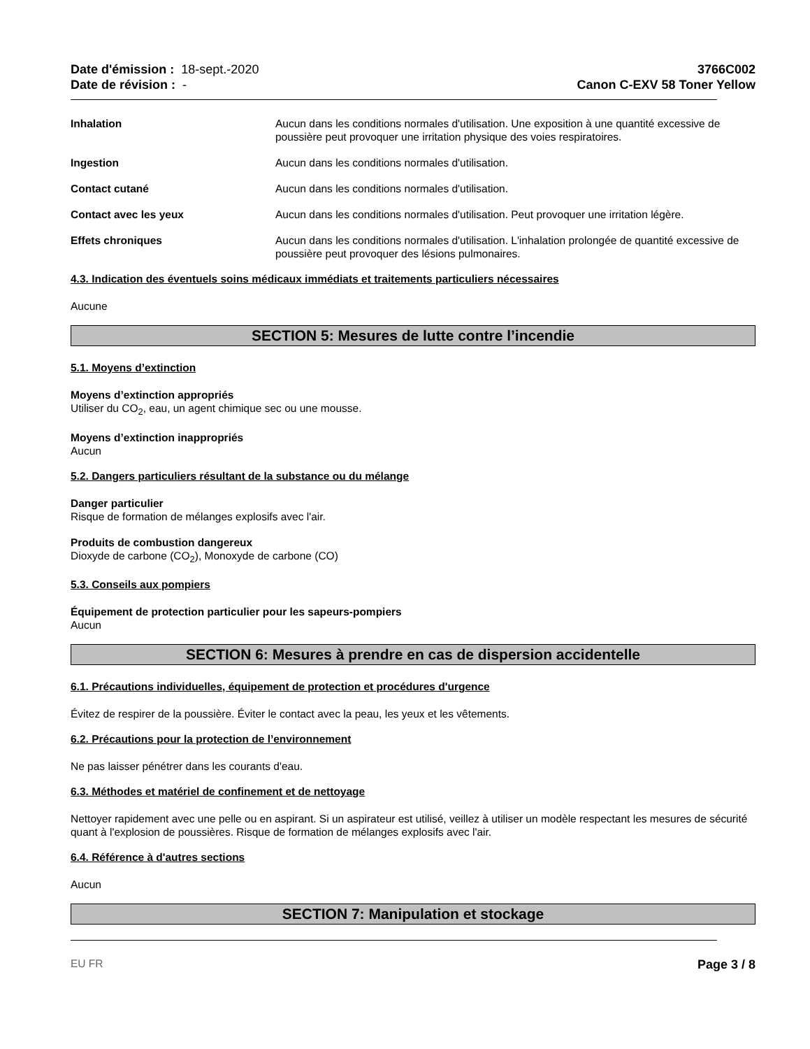Date d'émission : 18-sept.-2020
Date de révision : -
3766C002
Canon C-EXV 58 Toner Yellow
Inhalation Aucun dans les conditions normales d'utilisation. Une exposition à une quantité excessive de poussière peut provoquer une irritation physique des voies respiratoires.
Ingestion Aucun dans les conditions normales d'utilisation.
Contact cutané Aucun dans les conditions normales d'utilisation.
Contact avec les yeux Aucun dans les conditions normales d'utilisation. Peut provoquer une irritation légère.
Effets chroniques Aucun dans les conditions normales d'utilisation. L'inhalation prolongée de quantité excessive de poussière peut provoquer des lésions pulmonaires.
4.3. Indication des éventuels soins médicaux immédiats et traitements particuliers nécessaires
Aucune
SECTION 5: Mesures de lutte contre l’incendie
5.1. Moyens d’extinction
Moyens d’extinction appropriés
Utiliser du CO<sub>2</sub>, eau, un agent chimique sec ou une mousse.
Moyens d’extinction inappropriés
Aucun
5.2. Dangers particuliers résultant de la substance ou du mélange
Danger particulier
Risque de formation de mélanges explosifs avec l'air.
Produits de combustion dangereux
Dioxyde de carbone (CO<sub>2</sub>), Monoxyde de carbone (CO)
5.3. Conseils aux pompiers
Équipement de protection particulier pour les sapeurs-pompiers
Aucun
SECTION 6: Mesures à prendre en cas de dispersion accidentelle
6.1. Précautions individuelles, équipement de protection et procédures d'urgence
Évitez de respirer de la poussière. Éviter le contact avec la peau, les yeux et les vêtements.
6.2. Précautions pour la protection de l’environnement
Ne pas laisser pénétrer dans les courants d'eau.
6.3. Méthodes et matériel de confinement et de nettoyage
Nettoyer rapidement avec une pelle ou en aspirant. Si un aspirateur est utilisé, veillez à utiliser un modèle respectant les mesures de sécurité quant à l'explosion de poussières. Risque de formation de mélanges explosifs avec l'air.
6.4. Référence à d'autres sections
Aucun
SECTION 7: Manipulation et stockage
EU FR Page 3 / 8